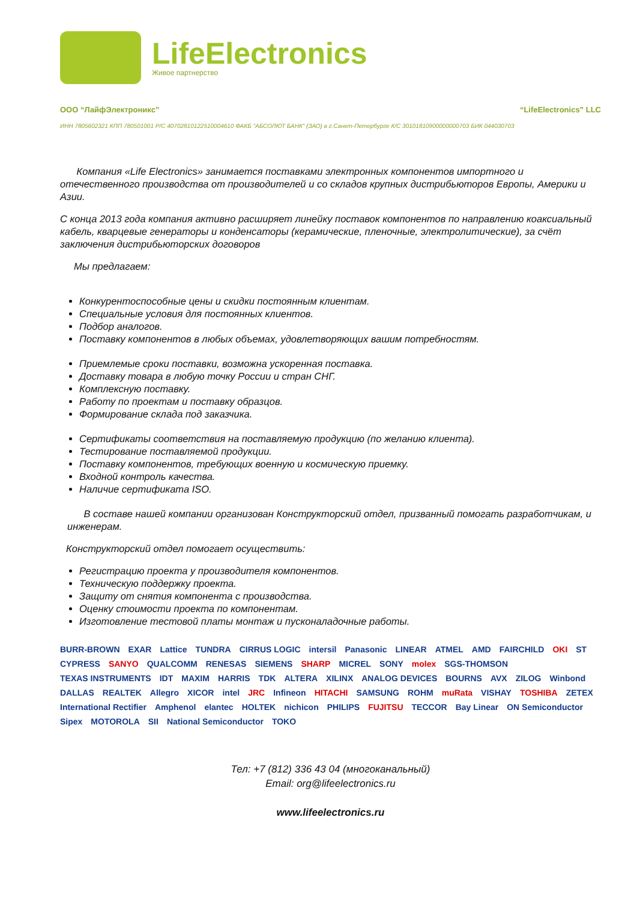LifeElectronics
Живое партнерство
ООО “ЛайфЭлектроникс” “LifeElectronics” LLC
ИНН 7805602321 КПП 780501001 Р/С 40702810122510004610 ФАКБ "АБСОЛЮТ БАНК" (ЗАО) в г.Санкт-Петербурге К/С 30101810900000000703 БИК 044030703
Компания «Life Electronics» занимается поставками электронных компонентов импортного и отечественного производства от производителей и со складов крупных дистрибьюторов Европы, Америки и Азии.
С конца 2013 года компания активно расширяет линейку поставок компонентов по направлению коаксиальный кабель, кварцевые генераторы и конденсаторы (керамические, пленочные, электролитические), за счёт заключения дистрибьюторских договоров
Мы предлагаем:
Конкурентоспособные цены и скидки постоянным клиентам.
Специальные условия для постоянных клиентов.
Подбор аналогов.
Поставку компонентов в любых объемах, удовлетворяющих вашим потребностям.
Приемлемые сроки поставки, возможна ускоренная поставка.
Доставку товара в любую точку России и стран СНГ.
Комплексную поставку.
Работу по проектам и поставку образцов.
Формирование склада под заказчика.
Сертификаты соответствия на поставляемую продукцию (по желанию клиента).
Тестирование поставляемой продукции.
Поставку компонентов, требующих военную и космическую приемку.
Входной контроль качества.
Наличие сертификата ISO.
В составе нашей компании организован Конструкторский отдел, призванный помогать разработчикам, и инженерам.
Конструкторский отдел помогает осуществить:
Регистрацию проекта у производителя компонентов.
Техническую поддержку проекта.
Защиту от снятия компонента с производства.
Оценку стоимости проекта по компонентам.
Изготовление тестовой платы монтаж и пусконаладочные работы.
BURR-BROWN EXAR Lattice TUNDRA CIRRUS LOGIC intersil Panasonic LINEAR ATMEL AMD FAIRCHILD OKI ST CYPRESS SANYO QUALCOMM RENESAS SIEMENS SHARP MICREL SONY molex SGS-THOMSON TEXAS INSTRUMENTS IDT MAXIM HARRIS TDK ALTERA XILINX ANALOG DEVICES BOURNS AVX ZILOG Winbond DALLAS REALTEK Allegro XICOR intel JRC Infineon HITACHI SAMSUNG ROHM muRata VISHAY TOSHIBA ZETEX International Rectifier Amphenol elantec HOLTEK nichicon PHILIPS FUJITSU TECCOR Bay Linear ON Semiconductor Sipex MOTOROLA SII National Semiconductor TOKO
Тел: +7 (812) 336 43 04 (многоканальный)
Email: org@lifeelectronics.ru
www.lifeelectronics.ru